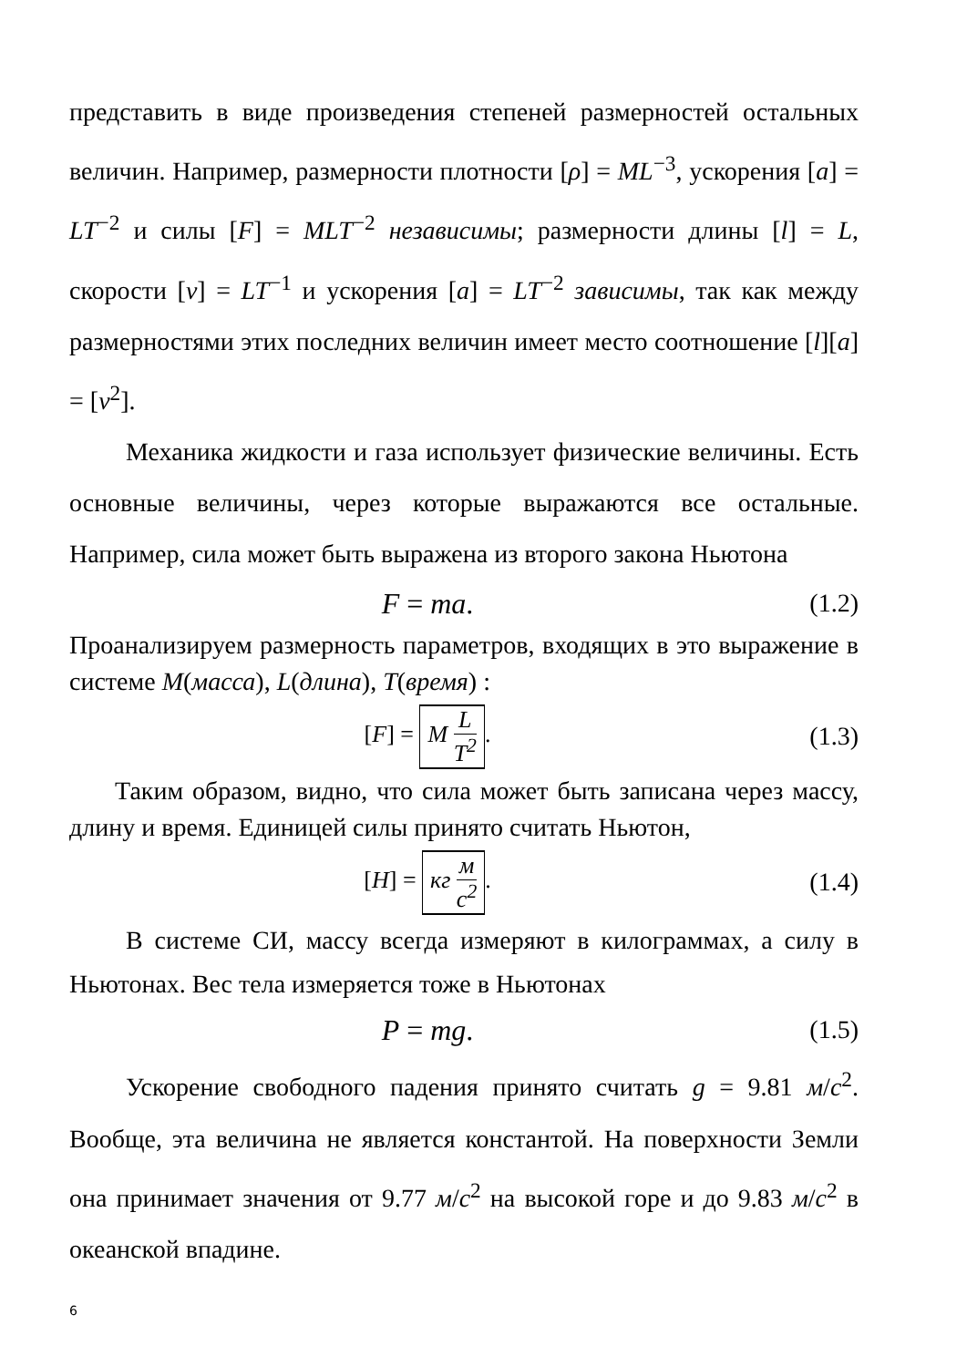представить в виде произведения степеней размерностей остальных величин. Например, размерности плотности [ρ] = ML<sup>−3</sup>, ускорения [a] = LT<sup>−2</sup> и силы [F] = MLT<sup>−2</sup> независимы; размерности длины [l] = L, скорости [v] = LT<sup>−1</sup> и ускорения [a] = LT<sup>−2</sup> зависимы, так как между размерностями этих последних величин имеет место соотношение [l][a] = [v<sup>2</sup>].
Механика жидкости и газа использует физические величины. Есть основные величины, через которые выражаются все остальные. Например, сила может быть выражена из второго закона Ньютона
F = ma.
(1.2)
Проанализируем размерность параметров, входящих в это выражение в системе M(масса), L(длина), T(время) :
[F] = M L T<sup>2</sup>.
(1.3)
Таким образом, видно, что сила может быть записана через массу, длину и время. Единицей силы принято считать Ньютон,
[H] = кг м с<sup>2</sup>.
(1.4)
В системе СИ, массу всегда измеряют в килограммах, а силу в Ньютонах. Вес тела измеряется тоже в Ньютонах
P = mg.
(1.5)
Ускорение свободного падения принято считать g = 9.81 м/с<sup>2</sup>. Вообще, эта величина не является константой. На поверхности Земли она принимает значения от 9.77 м/с<sup>2</sup> на высокой горе и до 9.83 м/с<sup>2</sup> в океанской впадине.
6